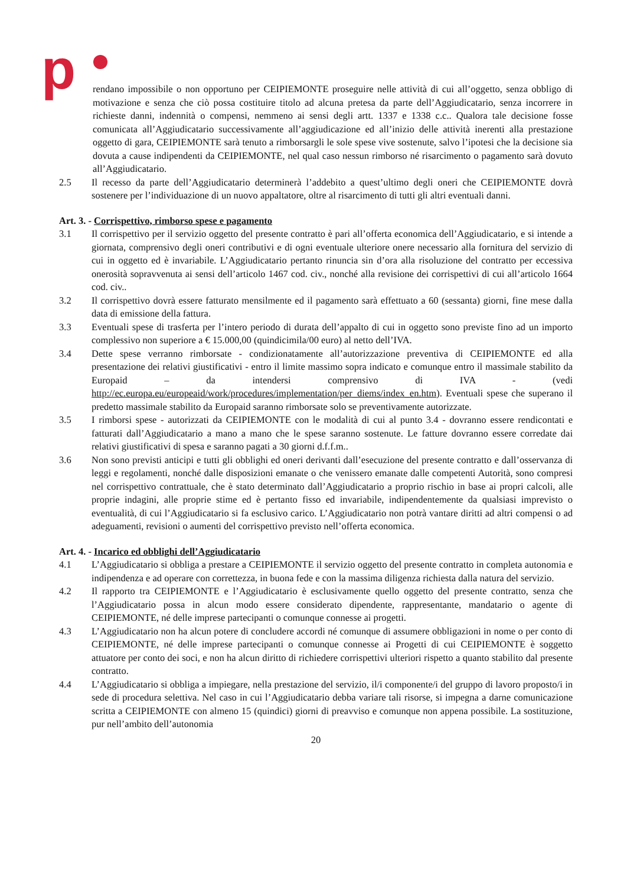p
rendano impossibile o non opportuno per CEIPIEMONTE proseguire nelle attività di cui all’oggetto, senza obbligo di motivazione e senza che ciò possa costituire titolo ad alcuna pretesa da parte dell’Aggiudicatario, senza incorrere in richieste danni, indennità o compensi, nemmeno ai sensi degli artt. 1337 e 1338 c.c.. Qualora tale decisione fosse comunicata all’Aggiudicatario successivamente all’aggiudicazione ed all’inizio delle attività inerenti alla prestazione oggetto di gara, CEIPIEMONTE sarà tenuto a rimborsargli le sole spese vive sostenute, salvo l’ipotesi che la decisione sia dovuta a cause indipendenti da CEIPIEMONTE, nel qual caso nessun rimborso né risarcimento o pagamento sarà dovuto all’Aggiudicatario.
2.5 Il recesso da parte dell’Aggiudicatario determinerà l’addebito a quest’ultimo degli oneri che CEIPIEMONTE dovrà sostenere per l’individuazione di un nuovo appaltatore, oltre al risarcimento di tutti gli altri eventuali danni.
Art. 3. - Corrispettivo, rimborso spese e pagamento
3.1 Il corrispettivo per il servizio oggetto del presente contratto è pari all’offerta economica dell’Aggiudicatario, e si intende a giornata, comprensivo degli oneri contributivi e di ogni eventuale ulteriore onere necessario alla fornitura del servizio di cui in oggetto ed è invariabile. L’Aggiudicatario pertanto rinuncia sin d’ora alla risoluzione del contratto per eccessiva onerosità sopravvenuta ai sensi dell’articolo 1467 cod. civ., nonché alla revisione dei corrispettivi di cui all’articolo 1664 cod. civ..
3.2 Il corrispettivo dovrà essere fatturato mensilmente ed il pagamento sarà effettuato a 60 (sessanta) giorni, fine mese dalla data di emissione della fattura.
3.3 Eventuali spese di trasferta per l’intero periodo di durata dell’appalto di cui in oggetto sono previste fino ad un importo complessivo non superiore a € 15.000,00 (quindicimila/00 euro) al netto dell’IVA.
3.4 Dette spese verranno rimborsate - condizionatamente all’autorizzazione preventiva di CEIPIEMONTE ed alla presentazione dei relativi giustificativi - entro il limite massimo sopra indicato e comunque entro il massimale stabilito da Europaid – da intendersi comprensivo di IVA - (vedi http://ec.europa.eu/europeaid/work/procedures/implementation/per_diems/index_en.htm). Eventuali spese che superano il predetto massimale stabilito da Europaid saranno rimborsate solo se preventivamente autorizzate.
3.5 I rimborsi spese - autorizzati da CEIPIEMONTE con le modalità di cui al punto 3.4 - dovranno essere rendicontati e fatturati dall’Aggiudicatario a mano a mano che le spese saranno sostenute. Le fatture dovranno essere corredate dai relativi giustificativi di spesa e saranno pagati a 30 giorni d.f.f.m..
3.6 Non sono previsti anticipi e tutti gli obblighi ed oneri derivanti dall’esecuzione del presente contratto e dall’osservanza di leggi e regolamenti, nonché dalle disposizioni emanate o che venissero emanate dalle competenti Autorità, sono compresi nel corrispettivo contrattuale, che è stato determinato dall’Aggiudicatario a proprio rischio in base ai propri calcoli, alle proprie indagini, alle proprie stime ed è pertanto fisso ed invariabile, indipendentemente da qualsiasi imprevisto o eventualità, di cui l’Aggiudicatario si fa esclusivo carico. L’Aggiudicatario non potrà vantare diritti ad altri compensi o ad adeguamenti, revisioni o aumenti del corrispettivo previsto nell’offerta economica.
Art. 4. - Incarico ed obblighi dell’Aggiudicatario
4.1 L’Aggiudicatario si obbliga a prestare a CEIPIEMONTE il servizio oggetto del presente contratto in completa autonomia e indipendenza e ad operare con correttezza, in buona fede e con la massima diligenza richiesta dalla natura del servizio.
4.2 Il rapporto tra CEIPIEMONTE e l’Aggiudicatario è esclusivamente quello oggetto del presente contratto, senza che l’Aggiudicatario possa in alcun modo essere considerato dipendente, rappresentante, mandatario o agente di CEIPIEMONTE, né delle imprese partecipanti o comunque connesse ai progetti.
4.3 L’Aggiudicatario non ha alcun potere di concludere accordi né comunque di assumere obbligazioni in nome o per conto di CEIPIEMONTE, né delle imprese partecipanti o comunque connesse ai Progetti di cui CEIPIEMONTE è soggetto attuatore per conto dei soci, e non ha alcun diritto di richiedere corrispettivi ulteriori rispetto a quanto stabilito dal presente contratto.
4.4 L’Aggiudicatario si obbliga a impiegare, nella prestazione del servizio, il/i componente/i del gruppo di lavoro proposto/i in sede di procedura selettiva. Nel caso in cui l’Aggiudicatario debba variare tali risorse, si impegna a darne comunicazione scritta a CEIPIEMONTE con almeno 15 (quindici) giorni di preavviso e comunque non appena possibile. La sostituzione, pur nell’ambito dell’autonomia
20